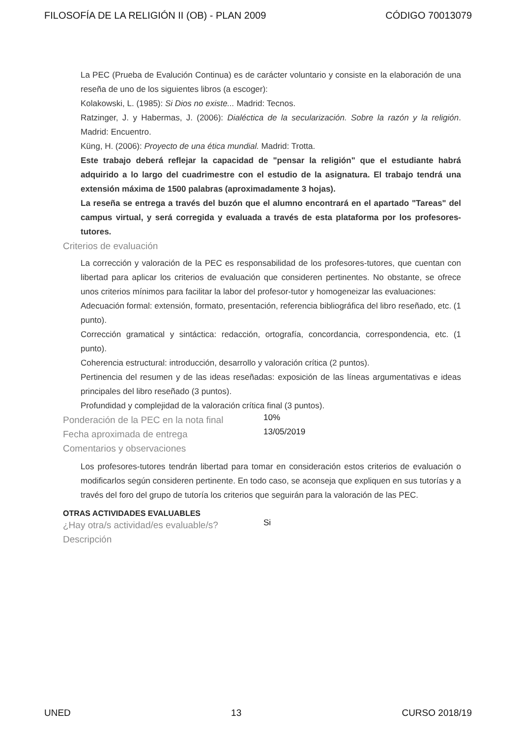FILOSOFÍA DE LA RELIGIÓN II (OB) - PLAN 2009 CÓDIGO 70013079
La PEC (Prueba de Evalución Continua) es de carácter voluntario y consiste en la elaboración de una reseña de uno de los siguientes libros (a escoger):
Kolakowski, L. (1985): Si Dios no existe... Madrid: Tecnos.
Ratzinger, J. y Habermas, J. (2006): Dialéctica de la secularización. Sobre la razón y la religión. Madrid: Encuentro.
Küng, H. (2006): Proyecto de una ética mundial. Madrid: Trotta.
Este trabajo deberá reflejar la capacidad de "pensar la religión" que el estudiante habrá adquirido a lo largo del cuadrimestre con el estudio de la asignatura. El trabajo tendrá una extensión máxima de 1500 palabras (aproximadamente 3 hojas).
La reseña se entrega a través del buzón que el alumno encontrará en el apartado "Tareas" del campus virtual, y será corregida y evaluada a través de esta plataforma por los profesores-tutores.
Criterios de evaluación
La corrección y valoración de la PEC es responsabilidad de los profesores-tutores, que cuentan con libertad para aplicar los criterios de evaluación que consideren pertinentes. No obstante, se ofrece unos criterios mínimos para facilitar la labor del profesor-tutor y homogeneizar las evaluaciones:
Adecuación formal: extensión, formato, presentación, referencia bibliográfica del libro reseñado, etc. (1 punto).
Corrección gramatical y sintáctica: redacción, ortografía, concordancia, correspondencia, etc. (1 punto).
Coherencia estructural: introducción, desarrollo y valoración crítica (2 puntos).
Pertinencia del resumen y de las ideas reseñadas: exposición de las líneas argumentativas e ideas principales del libro reseñado (3 puntos).
Profundidad y complejidad de la valoración crítica final (3 puntos).
Ponderación de la PEC en la nota final
10%
Fecha aproximada de entrega
13/05/2019
Comentarios y observaciones
Los profesores-tutores tendrán libertad para tomar en consideración estos criterios de evaluación o modificarlos según consideren pertinente. En todo caso, se aconseja que expliquen en sus tutorías y a través del foro del grupo de tutoría los criterios que seguirán para la valoración de las PEC.
OTRAS ACTIVIDADES EVALUABLES
¿Hay otra/s actividad/es evaluable/s?
Si
Descripción
UNED 13 CURSO 2018/19